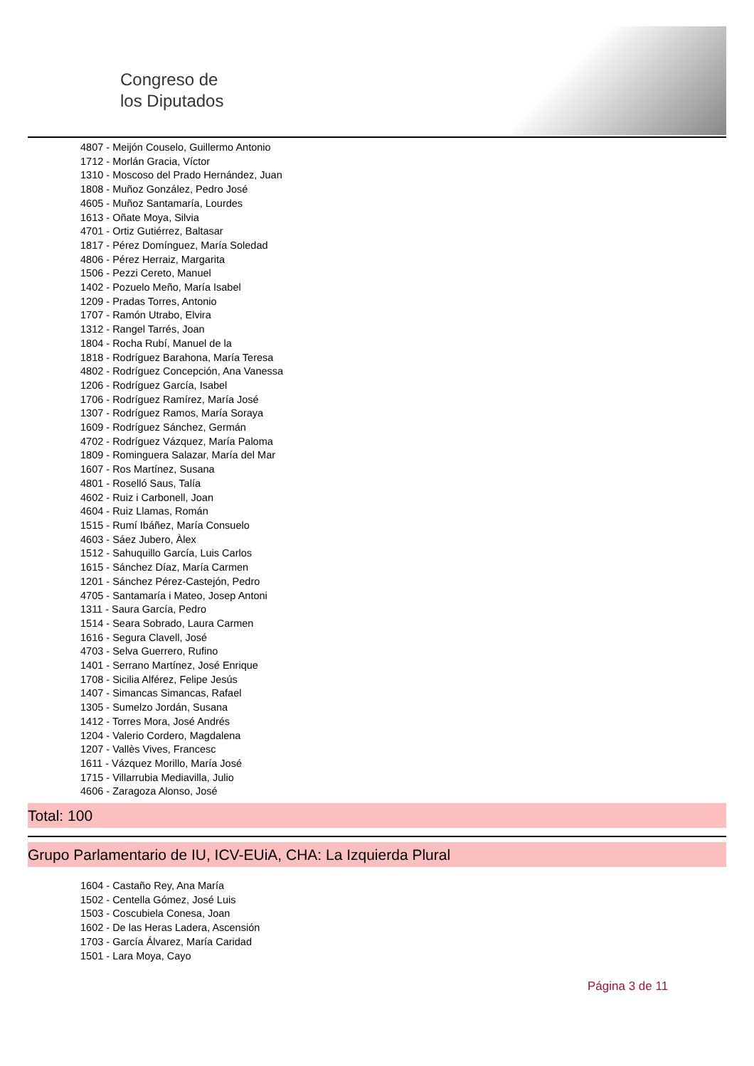Congreso de
los Diputados
4807 - Meijón Couselo, Guillermo Antonio
1712 - Morlán Gracia, Víctor
1310 - Moscoso del Prado Hernández, Juan
1808 - Muñoz González, Pedro José
4605 - Muñoz Santamaría, Lourdes
1613 - Oñate Moya, Silvia
4701 - Ortiz Gutiérrez, Baltasar
1817 - Pérez Domínguez, María Soledad
4806 - Pérez Herraiz, Margarita
1506 - Pezzi Cereto, Manuel
1402 - Pozuelo Meño, María Isabel
1209 - Pradas Torres, Antonio
1707 - Ramón Utrabo, Elvira
1312 - Rangel Tarrés, Joan
1804 - Rocha Rubí, Manuel de la
1818 - Rodríguez Barahona, María Teresa
4802 - Rodríguez Concepción, Ana Vanessa
1206 - Rodríguez García, Isabel
1706 - Rodríguez Ramírez, María José
1307 - Rodríguez Ramos, María Soraya
1609 - Rodríguez Sánchez, Germán
4702 - Rodríguez Vázquez, María Paloma
1809 - Rominguera Salazar, María del Mar
1607 - Ros Martínez, Susana
4801 - Roselló Saus, Talía
4602 - Ruiz i Carbonell, Joan
4604 - Ruiz Llamas, Román
1515 - Rumí Ibáñez, María Consuelo
4603 - Sáez Jubero, Àlex
1512 - Sahuquillo García, Luis Carlos
1615 - Sánchez Díaz, María Carmen
1201 - Sánchez Pérez-Castejón, Pedro
4705 - Santamaría i Mateo, Josep Antoni
1311 - Saura García, Pedro
1514 - Seara Sobrado, Laura Carmen
1616 - Segura Clavell, José
4703 - Selva Guerrero, Rufino
1401 - Serrano Martínez, José Enrique
1708 - Sicilia Alférez, Felipe Jesús
1407 - Simancas Simancas, Rafael
1305 - Sumelzo Jordán, Susana
1412 - Torres Mora, José Andrés
1204 - Valerio Cordero, Magdalena
1207 - Vallès Vives, Francesc
1611 - Vázquez Morillo, María José
1715 - Villarrubia Mediavilla, Julio
4606 - Zaragoza Alonso, José
Total: 100
Grupo Parlamentario de IU, ICV-EUiA, CHA: La Izquierda Plural
1604 - Castaño Rey, Ana María
1502 - Centella Gómez, José Luis
1503 - Coscubiela Conesa, Joan
1602 - De las Heras Ladera, Ascensión
1703 - García Álvarez, María Caridad
1501 - Lara Moya, Cayo
Página 3 de 11